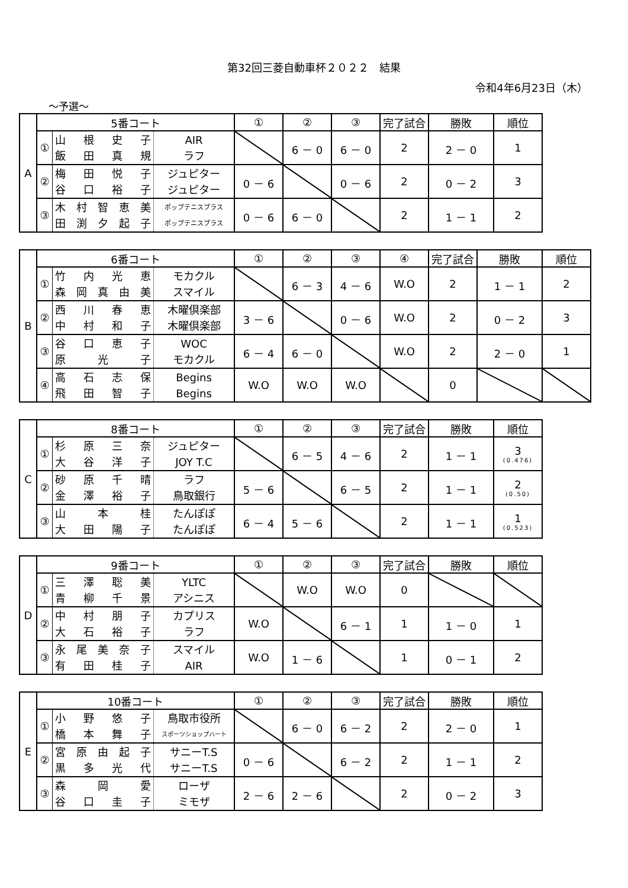第32回三菱自動車杯２０２２　結果
令和4年6月23日（木）
～予選～
| A | 5番コート | | | ① | ② | ③ | 完了試合 | 勝敗 | 順位 |
| | ① | 山 根 史 子 飯 田 真 規 | AIR ラフ | | 6 － 0 | 6 － 0 | 2 | 2 － 0 | 1 |
| | ② | 梅 田 悦 子 谷 口 裕 子 | ジュピター ジュピター | 0 － 6 | | 0 － 6 | 2 | 0 － 2 | 3 |
| | ③ | 木村智恵美 田渕夕起子 | ポップテニスプラス ポップテニスプラス | 0 － 6 | 6 － 0 | | 2 | 1 － 1 | 2 |
| B | 6番コート | | | ① | ② | ③ | ④ | 完了試合 | 勝敗 | 順位 |
| | ① | 竹 内 光 恵 森岡真由美 | モカクル スマイル | | 6 － 3 | 4 － 6 | W.O | 2 | 1 － 1 | 2 |
| | ② | 西 川 春 恵 中 村 和 子 | 木曜倶楽部 木曜倶楽部 | 3 － 6 | | 0 － 6 | W.O | 2 | 0 － 2 | 3 |
| | ③ | 谷 口 恵 子 原 光 子 | WOC モカクル | 6 － 4 | 6 － 0 | | W.O | 2 | 2 － 0 | 1 |
| | ④ | 高 石 志 保 飛 田 智 子 | Begins Begins | W.O | W.O | W.O | | 0 | | |
| C | 8番コート | | | ① | ② | ③ | 完了試合 | 勝敗 | 順位 |
| | ① | 杉 原 三 奈 大 谷 洋 子 | ジュピター JOY T.C | | 6 － 5 | 4 － 6 | 2 | 1 － 1 | 3 (0.476) |
| | ② | 砂 原 千 晴 金 澤 裕 子 | ラフ 鳥取銀行 | 5 － 6 | | 6 － 5 | 2 | 1 － 1 | 2 (0.50) |
| | ③ | 山 本 桂 大 田 陽 子 | たんぽぽ たんぽぽ | 6 － 4 | 5 － 6 | | 2 | 1 － 1 | 1 (0.523) |
| D | 9番コート | | | ① | ② | ③ | 完了試合 | 勝敗 | 順位 |
| | ① | 三 澤 聡 美 青 柳 千 景 | YLTC アシニス | | W.O | W.O | 0 | | |
| | ② | 中 村 朋 子 大 石 裕 子 | カプリス ラフ | W.O | | 6 － 1 | 1 | 1 － 0 | 1 |
| | ③ | 永尾美奈子 有 田 桂 子 | スマイル AIR | W.O | 1 － 6 | | 1 | 0 － 1 | 2 |
| E | 10番コート | | | ① | ② | ③ | 完了試合 | 勝敗 | 順位 |
| | ① | 小 野 悠 子 橋 本 舞 子 | 鳥取市役所 スポーツショップハート | | 6 － 0 | 6 － 2 | 2 | 2 － 0 | 1 |
| | ② | 宮原由起子 黒 多 光 代 | サニーT.S サニーT.S | 0 － 6 | | 6 － 2 | 2 | 1 － 1 | 2 |
| | ③ | 森 岡 愛 谷 口 圭 子 | ローザ ミモザ | 2 － 6 | 2 － 6 | | 2 | 0 － 2 | 3 |